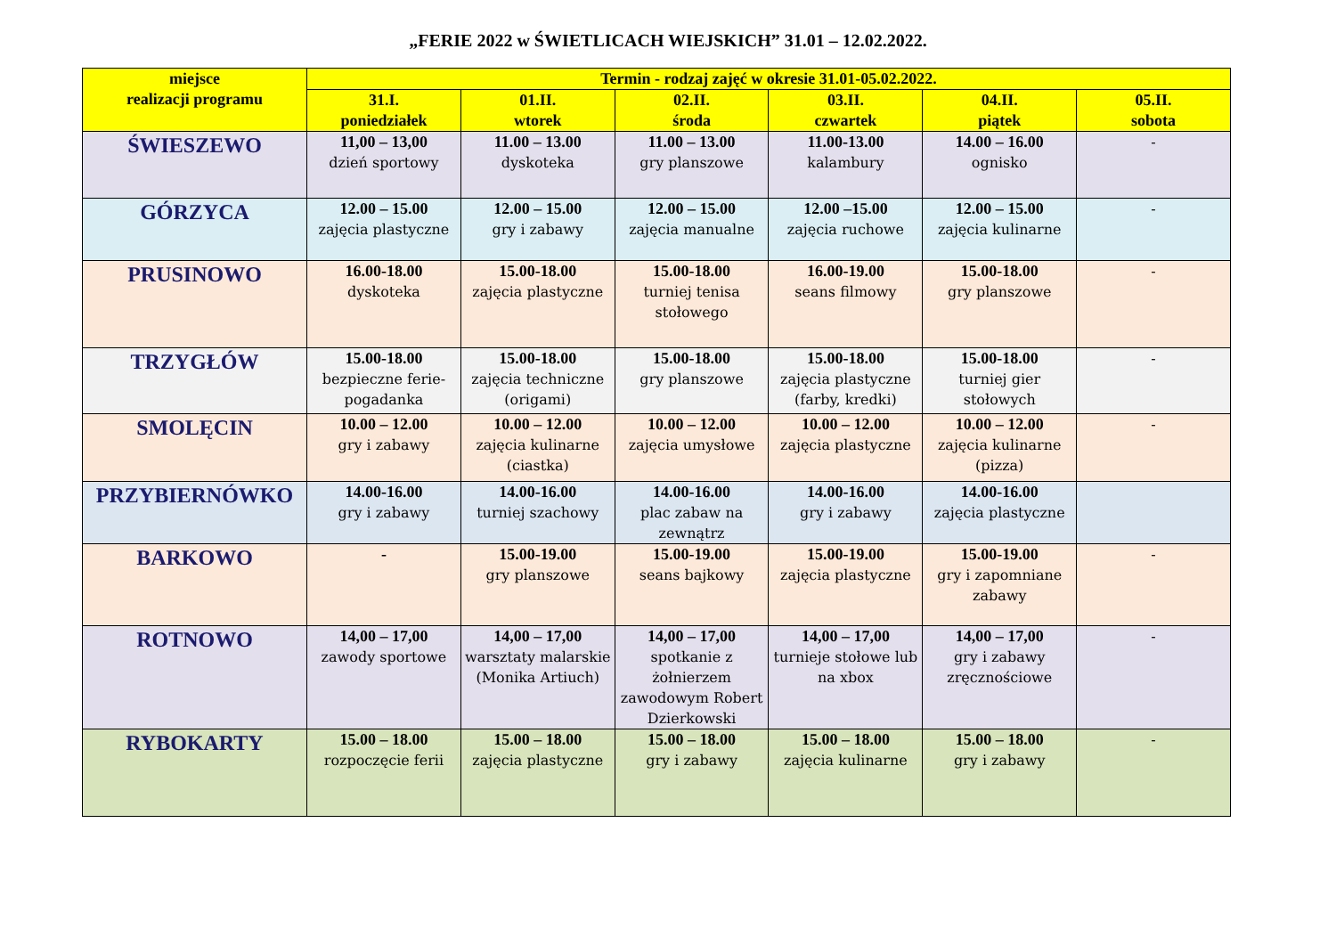„FERIE 2022 w ŚWIETLICACH WIEJSKICH” 31.01 – 12.02.2022.
| miejsce realizacji programu | Termin - rodzaj zajęć w okresie 31.01-05.02.2022. | | | | | |
| --- | --- | --- | --- | --- | --- | --- |
| | 31.I. poniedziałek | 01.II. wtorek | 02.II. środa | 03.II. czwartek | 04.II. piątek | 05.II. sobota |
| ŚWIESZEWO | 11,00 – 13,00 dzień sportowy | 11.00 – 13.00 dyskoteka | 11.00 – 13.00 gry planszowe | 11.00-13.00 kalambury | 14.00 – 16.00 ognisko | - |
| GÓRZYCA | 12.00 – 15.00 zajęcia plastyczne | 12.00 – 15.00 gry i zabawy | 12.00 – 15.00 zajęcia manualne | 12.00 –15.00 zajęcia ruchowe | 12.00 – 15.00 zajęcia kulinarne | - |
| PRUSINOWO | 16.00-18.00 dyskoteka | 15.00-18.00 zajęcia plastyczne | 15.00-18.00 turniej tenisa stołowego | 16.00-19.00 seans filmowy | 15.00-18.00 gry planszowe | - |
| TRZYGŁÓW | 15.00-18.00 bezpieczne ferie-pogadanka | 15.00-18.00 zajęcia techniczne (origami) | 15.00-18.00 gry planszowe | 15.00-18.00 zajęcia plastyczne (farby, kredki) | 15.00-18.00 turniej gier stołowych | - |
| SMOLĘCIN | 10.00 – 12.00 gry i zabawy | 10.00 – 12.00 zajęcia kulinarne (ciastka) | 10.00 – 12.00 zajęcia umysłowe | 10.00 – 12.00 zajęcia plastyczne | 10.00 – 12.00 zajęcia kulinarne (pizza) | - |
| PRZYBIERNÓWKO | 14.00-16.00 gry i zabawy | 14.00-16.00 turniej szachowy | 14.00-16.00 plac zabaw na zewnątrz | 14.00-16.00 gry i zabawy | 14.00-16.00 zajęcia plastyczne | |
| BARKOWO | - | 15.00-19.00 gry planszowe | 15.00-19.00 seans bajkowy | 15.00-19.00 zajęcia plastyczne | 15.00-19.00 gry i zapomniane zabawy | - |
| ROTNOWO | 14,00 – 17,00 zawody sportowe | 14,00 – 17,00 warsztaty malarskie (Monika Artiuch) | 14,00 – 17,00 spotkanie z żołnierzem zawodowym Robert Dzierkowski | 14,00 – 17,00 turnieje stołowe lub na xbox | 14,00 – 17,00 gry i zabawy zręcznościowe | - |
| RYBOKARTY | 15.00 – 18.00 rozpoczęcie ferii | 15.00 – 18.00 zajęcia plastyczne | 15.00 – 18.00 gry i zabawy | 15.00 – 18.00 zajęcia kulinarne | 15.00 – 18.00 gry i zabawy | - |